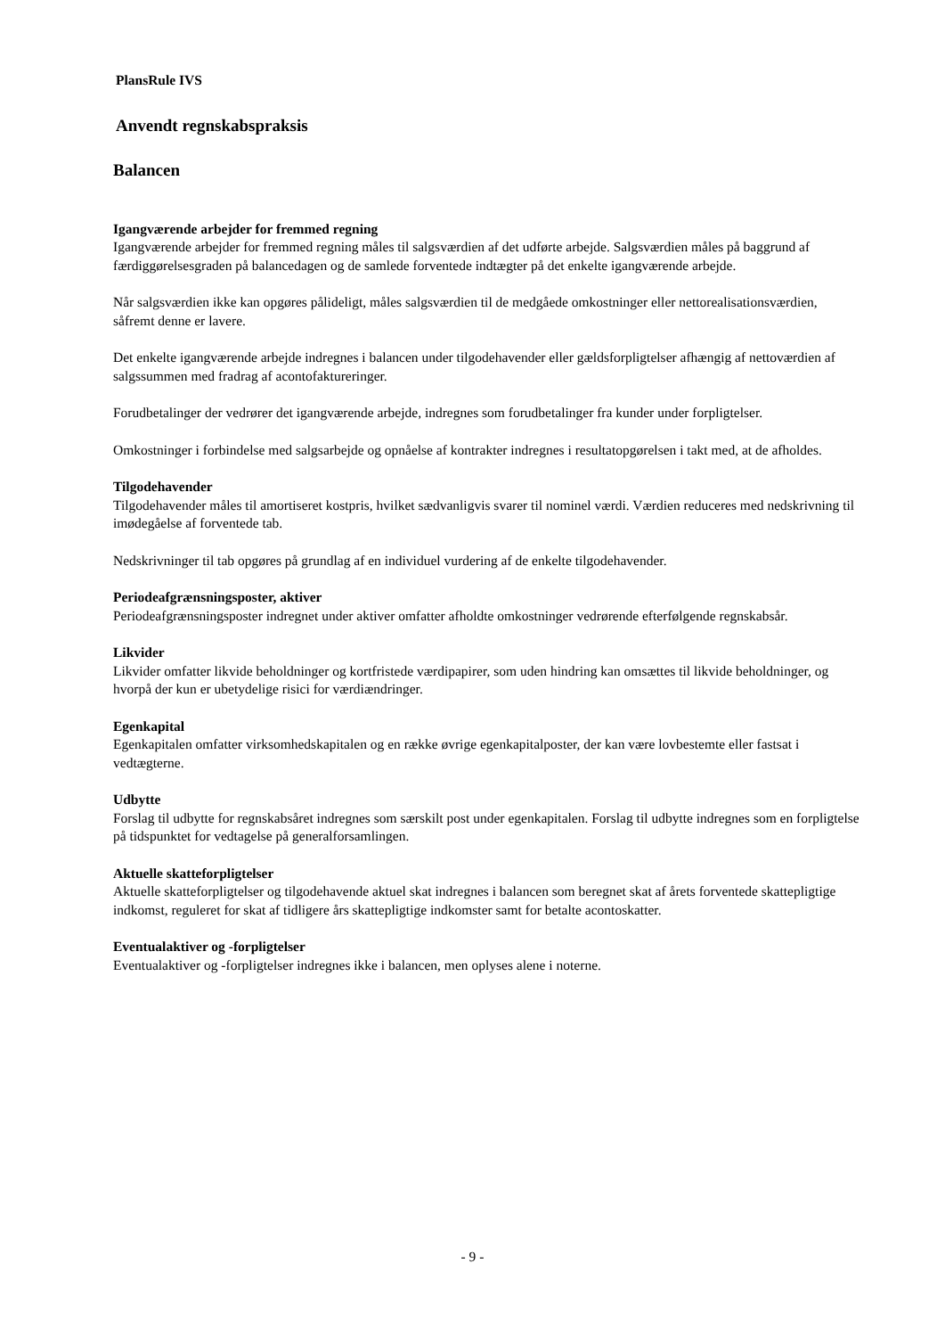PlansRule IVS
Anvendt regnskabspraksis
Balancen
Igangværende arbejder for fremmed regning
Igangværende arbejder for fremmed regning måles til salgsværdien af det udførte arbejde. Salgsværdien måles på baggrund af færdiggørelsesgraden på balancedagen og de samlede forventede indtægter på det enkelte igangværende arbejde.
Når salgsværdien ikke kan opgøres pålideligt, måles salgsværdien til de medgåede omkostninger eller nettorealisationsværdien, såfremt denne er lavere.
Det enkelte igangværende arbejde indregnes i balancen under tilgodehavender eller gældsforpligtelser afhængig af nettoværdien af salgssummen med fradrag af acontofaktureringer.
Forudbetalinger der vedrører det igangværende arbejde, indregnes som forudbetalinger fra kunder under forpligtelser.
Omkostninger i forbindelse med salgsarbejde og opnåelse af kontrakter indregnes i resultatopgørelsen i takt med, at de afholdes.
Tilgodehavender
Tilgodehavender måles til amortiseret kostpris, hvilket sædvanligvis svarer til nominel værdi. Værdien reduceres med nedskrivning til imødegåelse af forventede tab.
Nedskrivninger til tab opgøres på grundlag af en individuel vurdering af de enkelte tilgodehavender.
Periodeafgrænsningsposter, aktiver
Periodeafgrænsningsposter indregnet under aktiver omfatter afholdte omkostninger vedrørende efterfølgende regnskabsår.
Likvider
Likvider omfatter likvide beholdninger og kortfristede værdipapirer, som uden hindring kan omsættes til likvide beholdninger, og hvorpå der kun er ubetydelige risici for værdiændringer.
Egenkapital
Egenkapitalen omfatter virksomhedskapitalen og en række øvrige egenkapitalposter, der kan være lovbestemte eller fastsat i vedtægterne.
Udbytte
Forslag til udbytte for regnskabsåret indregnes som særskilt post under egenkapitalen. Forslag til udbytte indregnes som en forpligtelse på tidspunktet for vedtagelse på generalforsamlingen.
Aktuelle skatteforpligtelser
Aktuelle skatteforpligtelser og tilgodehavende aktuel skat indregnes i balancen som beregnet skat af årets forventede skattepligtige indkomst, reguleret for skat af tidligere års skattepligtige indkomster samt for betalte acontoskatter.
Eventualaktiver og -forpligtelser
Eventualaktiver og -forpligtelser indregnes ikke i balancen, men oplyses alene i noterne.
- 9 -